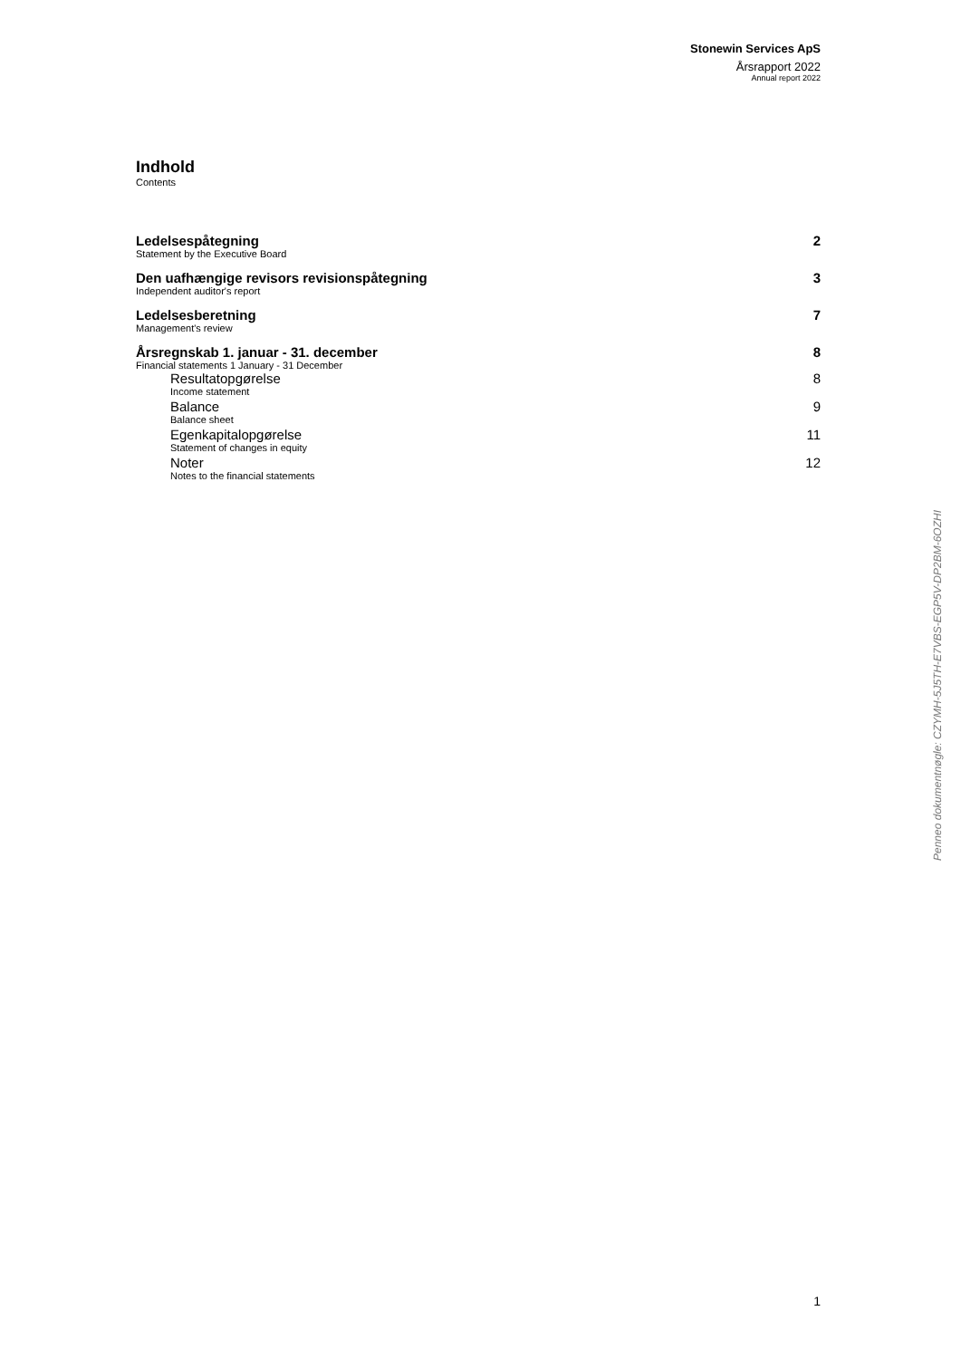Stonewin Services ApS
Årsrapport 2022
Annual report 2022
Indhold
Contents
Ledelsespåtegning 2
Statement by the Executive Board
Den uafhængige revisors revisionspåtegning 3
Independent auditor's report
Ledelsesberetning 7
Management's review
Årsregnskab 1. januar - 31. december 8
Financial statements 1 January - 31 December
Resultatopgørelse 8
Income statement
Balance 9
Balance sheet
Egenkapitalopgørelse 11
Statement of changes in equity
Noter 12
Notes to the financial statements
Penneo dokumentnøgle: CZYMH-5J5TH-E7VBS-EGP5V-DP2BM-6OZHI
1